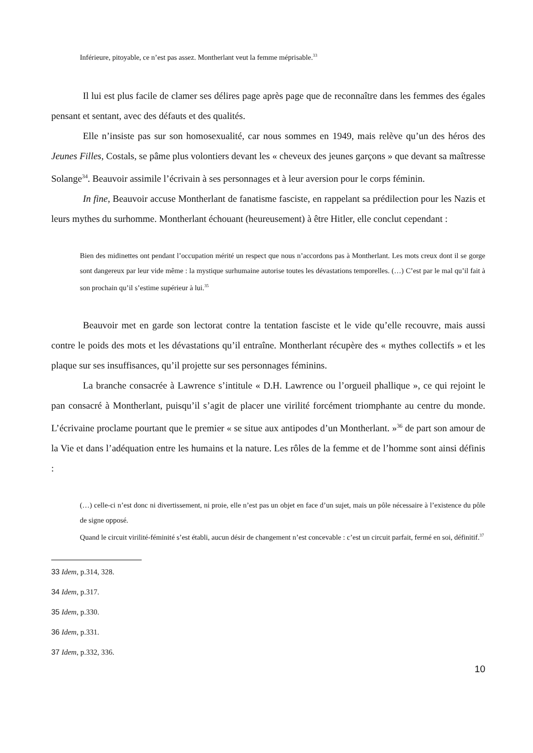Inférieure, pitoyable, ce n’est pas assez. Montherlant veut la femme méprisable.<sup>33</sup>
Il lui est plus facile de clamer ses délires page après page que de reconnaître dans les femmes des égales pensant et sentant, avec des défauts et des qualités.
Elle n’insiste pas sur son homosexualité, car nous sommes en 1949, mais relève qu’un des héros des Jeunes Filles, Costals, se pâme plus volontiers devant les « cheveux des jeunes garçons » que devant sa maîtresse Solange<sup>34</sup>. Beauvoir assimile l’écrivain à ses personnages et à leur aversion pour le corps féminin.
In fine, Beauvoir accuse Montherlant de fanatisme fasciste, en rappelant sa prédilection pour les Nazis et leurs mythes du surhomme. Montherlant échouant (heureusement) à être Hitler, elle conclut cependant :
Bien des midinettes ont pendant l’occupation mérité un respect que nous n’accordons pas à Montherlant. Les mots creux dont il se gorge sont dangereux par leur vide même : la mystique surhumaine autorise toutes les dévastations temporelles. (…) C’est par le mal qu’il fait à son prochain qu’il s’estime supérieur à lui.<sup>35</sup>
Beauvoir met en garde son lectorat contre la tentation fasciste et le vide qu’elle recouvre, mais aussi contre le poids des mots et les dévastations qu’il entraîne. Montherlant récupère des « mythes collectifs » et les plaque sur ses insuffisances, qu’il projette sur ses personnages féminins.
La branche consacrée à Lawrence s’intitule « D.H. Lawrence ou l’orgueil phallique », ce qui rejoint le pan consacré à Montherlant, puisqu’il s’agit de placer une virilité forcément triomphante au centre du monde. L’écrivaine proclame pourtant que le premier « se situe aux antipodes d’un Montherlant. »<sup>36</sup> de part son amour de la Vie et dans l’adéquation entre les humains et la nature. Les rôles de la femme et de l’homme sont ainsi définis :
(…) celle-ci n’est donc ni divertissement, ni proie, elle n’est pas un objet en face d’un sujet, mais un pôle nécessaire à l’existence du pôle de signe opposé.
Quand le circuit virilité-féminité s’est établi, aucun désir de changement n’est concevable : c’est un circuit parfait, fermé en soi, définitif.<sup>37</sup>
33 Idem, p.314, 328.
34 Idem, p.317.
35 Idem, p.330.
36 Idem, p.331.
37 Idem, p.332, 336.
10